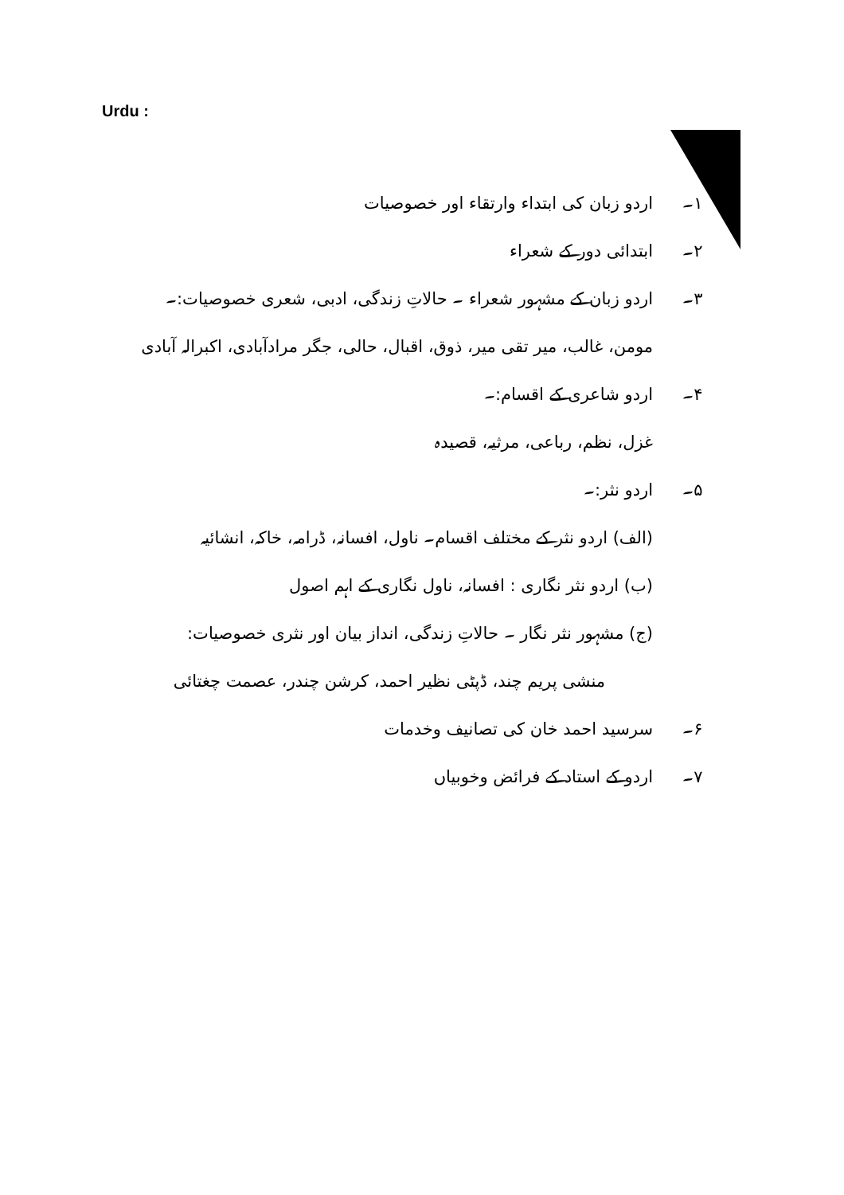Urdu :
۱۔ اردو زبان کی ابتداء وارتقاء اور خصوصیات
۲۔ ابتدائی دور کے شعراء
۳۔ اردو زبان کے مشہور شعراء ۔ حالاتِ زندگی، ادبی، شعری خصوصیات:۔
مومن، غالب، میر تقی میر، ذوق، اقبال، حالی، جگر مرادآبادی، اکبرالہ آبادی
۴۔ اردو شاعری کے اقسام:۔
غزل، نظم، رباعی، مرثیہ، قصیدہ
۵۔ اردو نثر:۔
(الف) اردو نثر کے مختلف اقسام۔ ناول، افسانہ، ڈرامہ، خاکہ، انشائیہ
(ب) اردو نثر نگاری : افسانہ، ناول نگاری کے اہم اصول
(ج) مشہور نثر نگار ۔ حالاتِ زندگی، انداز بیان اور نثری خصوصیات:
منشی پریم چند، ڈپٹی نظیر احمد، کرشن چندر، عصمت چغتائی
۶۔ سرسید احمد خان کی تصانیف وخدمات
۷۔ اردو کے استاد کے فرائض وخوبیاں